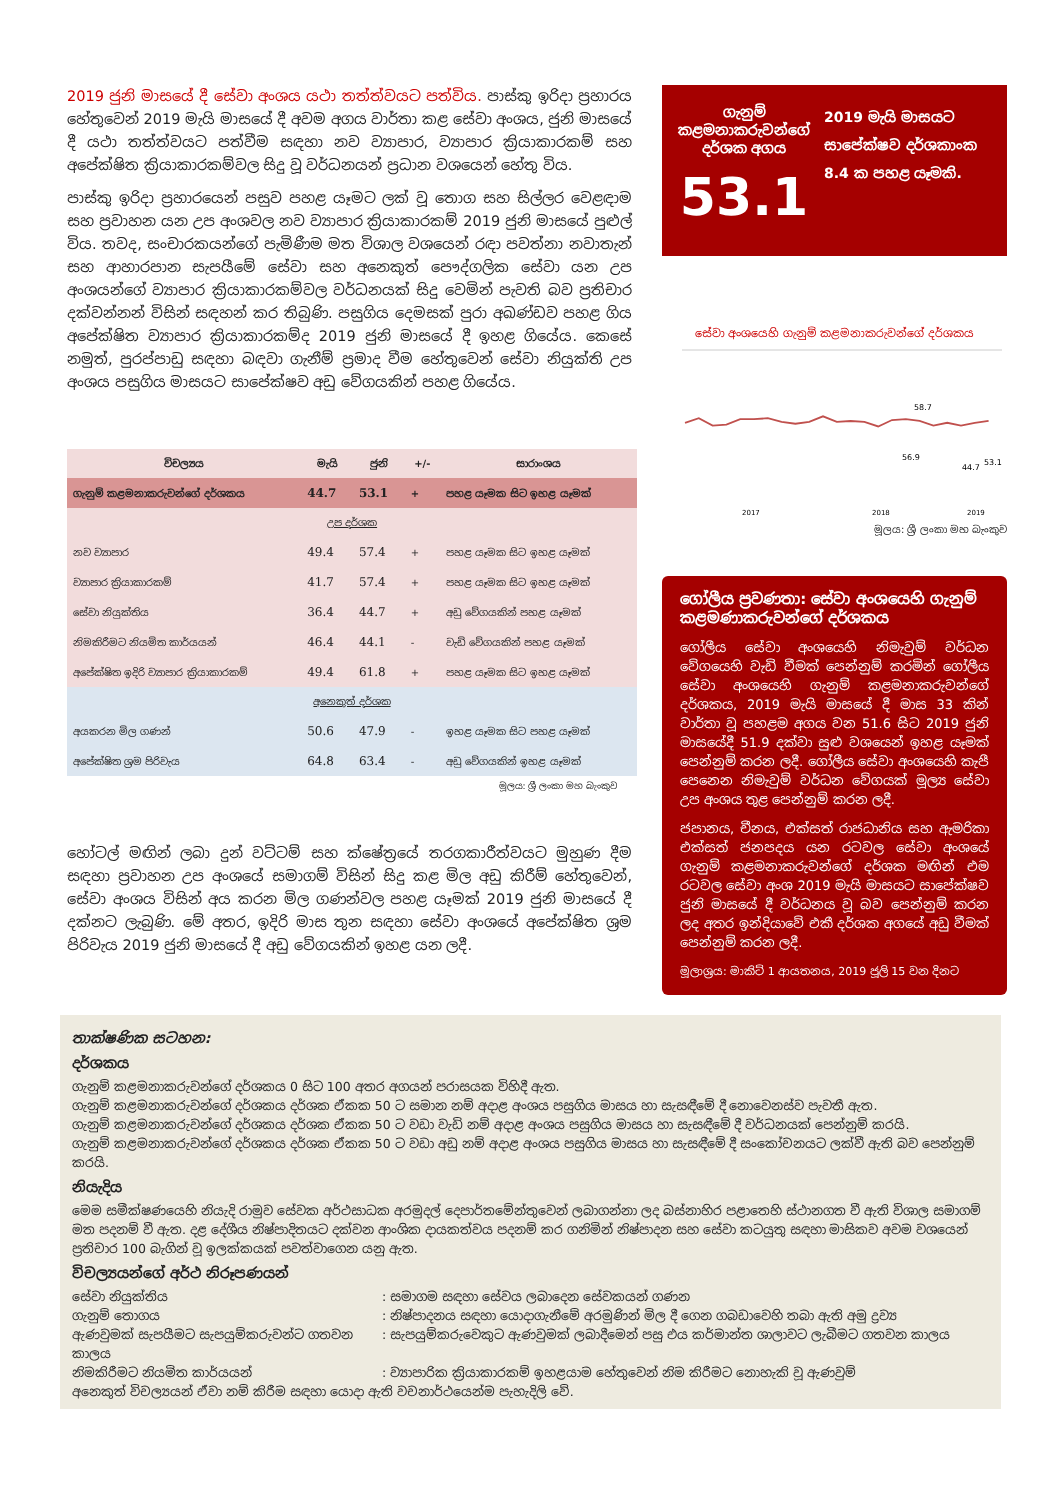2019 ජුනි මාසයේ දී සේවා අංශය යථා තත්ත්වයට පත්විය. පාස්කු ඉරිදා ප්‍රහාරය හේතුවෙන් 2019 මැයි මාසයේ දී අවම අගය වාර්තා කළ සේවා අංශය, ජුනි මාසයේ දී යථා තත්ත්වයට පත්වීම සඳහා නව ව්‍යාපාර, ව්‍යාපාර ක්‍රියාකාරකම් සහ අපේක්ෂිත ක්‍රියාකාරකම්වල සිදු වූ වර්ධනයන් ප්‍රධාන වශයෙන් හේතු විය.
පාස්කු ඉරිදා ප්‍රහාරයෙන් පසුව පහළ යෑමට ලක් වූ තොග සහ සිල්ලර වෙළඳාම සහ ප්‍රවාහන යන උප අංශවල නව ව්‍යාපාර ක්‍රියාකාරකම් 2019 ජුනි මාසයේ පුළුල් විය. තවද, සංචාරකයන්ගේ පැමිණීම මත විශාල වශයෙන් රඳා පවත්නා නවාතැන් සහ ආහාරපාන සැපයීමේ සේවා සහ අනෙකුත් පෞද්ගලික සේවා යන උප අංශයන්ගේ ව්‍යාපාර ක්‍රියාකාරකම්වල වර්ධනයක් සිදු වෙමින් පැවති බව ප්‍රතිචාර දක්වන්නන් විසින් සඳහන් කර තිබුණි. පසුගිය දෙමසක් පුරා අඛණ්ඩව පහළ ගිය අපේක්ෂිත ව්‍යාපාර ක්‍රියාකාරකම්ද 2019 ජුනි මාසයේ දී ඉහළ ගියේය. කෙසේ නමුත්, පුරප්පාඩු සඳහා බඳවා ගැනීම් ප්‍රමාද වීම හේතුවෙන් සේවා නියුක්ති උප අංශය පසුගිය මාසයට සාපේක්ෂව අඩු වේගයකින් පහළ ගියේය.
| විචල්‍යය | මැයි | ජුනි | +/- | සාරාංශය |
| --- | --- | --- | --- | --- |
| ගැනුම් කළමනාකරුවන්ගේ දර්ශකය | 44.7 | 53.1 | + | පහළ යෑමක සිට ඉහළ යෑමක් |
| උප දර්ශක | | | | |
| නව ව්‍යාපාර | 49.4 | 57.4 | + | පහළ යෑමක සිට ඉහළ යෑමක් |
| ව්‍යාපාර ක්‍රියාකාරකම් | 41.7 | 57.4 | + | පහළ යෑමක සිට ඉහළ යෑමක් |
| සේවා නියුක්තිය | 36.4 | 44.7 | + | අඩු වේගයකින් පහළ යෑමක් |
| නිමකිරීමට නියමිත කාර්යයන් | 46.4 | 44.1 | - | වැඩි වේගයකින් පහළ යෑමක් |
| අපේක්ෂිත ඉදිරි ව්‍යාපාර ක්‍රියාකාරකම් | 49.4 | 61.8 | + | පහළ යෑමක සිට ඉහළ යෑමක් |
| අනෙකුත් දර්ශක | | | | |
| අයකරන මිල ගණන් | 50.6 | 47.9 | - | ඉහළ යෑමක සිට පහළ යෑමක් |
| අපේක්ෂිත ශ්‍රම පිරිවැය | 64.8 | 63.4 | - | අඩු වේගයකින් ඉහළ යෑමක් |
මූලය: ශ්‍රී ලංකා මහ බැංකුව
හෝටල් මඟින් ලබා දුන් වට්ටම් සහ ක්ෂේත්‍රයේ තරගකාරීත්වයට මුහුණ දීම සඳහා ප්‍රවාහන උප අංශයේ සමාගම් විසින් සිදු කළ මිල අඩු කිරීම් හේතුවෙන්, සේවා අංශය විසින් අය කරන මිල ගණන්වල පහළ යෑමක් 2019 ජුනි මාසයේ දී දක්නට ලැබුණි. මේ අතර, ඉදිරි මාස තුන සඳහා සේවා අංශයේ අපේක්ෂිත ශ්‍රම පිරිවැය 2019 ජුනි මාසයේ දී අඩු වේගයකින් ඉහළ යන ලදී.
ගැනුම් කළමනාකරුවන්ගේ දර්ශක අගය
53.1
2019 මැයි මාසයට සාපේක්ෂව දර්ශකාංක 8.4 ක පහළ යෑමකි.
සේවා අංශයෙහි ගැනුම් කළමනාකරුවන්ගේ දර්ශකය
58.7
56.9
44.7
53.1
2017
2018
2019
මූලය: ශ්‍රී ලංකා මහ බැංකුව
ගෝලීය ප්‍රවණතා: සේවා අංශයෙහි ගැනුම් කළමණාකරුවන්ගේ දර්ශකය
ගෝලීය සේවා අංශයෙහි නිමැවුම් වර්ධන වේගයෙහි වැඩි වීමක් පෙන්නුම් කරමින් ගෝලීය සේවා අංශයෙහි ගැනුම් කළමනාකරුවන්ගේ දර්ශකය, 2019 මැයි මාසයේ දී මාස 33 කින් වාර්තා වූ පහළම අගය වන 51.6 සිට 2019 ජුනි මාසයේදී 51.9 දක්වා සුළු වශයෙන් ඉහළ යෑමක් පෙන්නුම් කරන ලදී. ගෝලීය සේවා අංශයෙහි කැපී පෙනෙන නිමැවුම් වර්ධන වේගයක් මූල්‍ය සේවා උප අංශය තුළ පෙන්නුම් කරන ලදී.
ජපානය, චීනය, එක්සත් රාජධානිය සහ ඇමරිකා එක්සත් ජනපදය යන රටවල සේවා අංශයේ ගැනුම් කළමනාකරුවන්ගේ දර්ශක මඟින් එම රටවල සේවා අංශ 2019 මැයි මාසයට සාපේක්ෂව ජුනි මාසයේ දී වර්ධනය වූ බව පෙන්නුම් කරන ලද අතර ඉන්දියාවේ එකී දර්ශක අගයේ අඩු වීමක් පෙන්නුම් කරන ලදී.
මූලාශ්‍රය: මාකිට් 1 ආයතනය, 2019 ජූලි 15 වන දිනට
තාක්ෂණික සටහන:
දර්ශකය
ගැනුම් කළමනාකරුවන්ගේ දර්ශකය 0 සිට 100 අතර අගයන් පරාසයක විහිදී ඇත.
ගැනුම් කළමනාකරුවන්ගේ දර්ශකය දර්ශක ඒකක 50 ට සමාන නම් අදාළ අංශය පසුගිය මාසය හා සැසඳීමේ දී නොවෙනස්ව පැවතී ඇත.
ගැනුම් කළමනාකරුවන්ගේ දර්ශකය දර්ශක ඒකක 50 ට වඩා වැඩි නම් අදාළ අංශය පසුගිය මාසය හා සැසඳීමේ දී වර්ධනයක් පෙන්නුම් කරයි.
ගැනුම් කළමනාකරුවන්ගේ දර්ශකය දර්ශක ඒකක 50 ට වඩා අඩු නම් අදාළ අංශය පසුගිය මාසය හා සැසඳීමේ දී සංකෝචනයට ලක්වී ඇති බව පෙන්නුම් කරයි.
නියැදිය
මෙම සමීක්ෂණයෙහි නියැදි රාමුව සේවක අර්ථසාධක අරමුදල් දෙපාර්තමේන්තුවෙන් ලබාගන්නා ලද බස්නාහිර පළාතෙහි ස්ථානගත වී ඇති විශාල සමාගම් මත පදනම් වී ඇත. දළ දේශීය නිෂ්පාදිතයට දක්වන ආංශික දායකත්වය පදනම් කර ගනිමින් නිෂ්පාදන සහ සේවා කටයුතු සඳහා මාසිකව අවම වශයෙන් ප්‍රතිචාර 100 බැගින් වූ ඉලක්කයක් පවත්වාගෙන යනු ඇත.
විචල්‍යයන්ගේ අර්ථ නිරූපණයන්
සේවා නියුක්තිය: සමාගම සඳහා සේවය ලබාදෙන සේවකයන් ගණන
ගැනුම් තොගය: නිෂ්පාදනය සඳහා යොදාගැනීමේ අරමුණින් මිල දී ගෙන ගබඩාවෙහි තබා ඇති අමු ද්‍රව්‍ය
ඇණවුමක් සැපයීමට සැපයුම්කරුවන්ට ගතවන කාලය: සැපයුම්කරුවෙකුට ඇණවුමක් ලබාදීමෙන් පසු එය කර්මාන්ත ශාලාවට ලැබීමට ගතවන කාලය
නිමකිරීමට නියමිත කාර්යයන්: ව්‍යාපාරික ක්‍රියාකාරකම් ඉහළයාම හේතුවෙන් නිම කිරීමට නොහැකි වූ ඇණවුම්
අනෙකුත් විචල්‍යයන් ඒවා නම් කිරීම සඳහා යොදා ඇති වචනාර්ථයෙන්ම පැහැදිලි වේ.